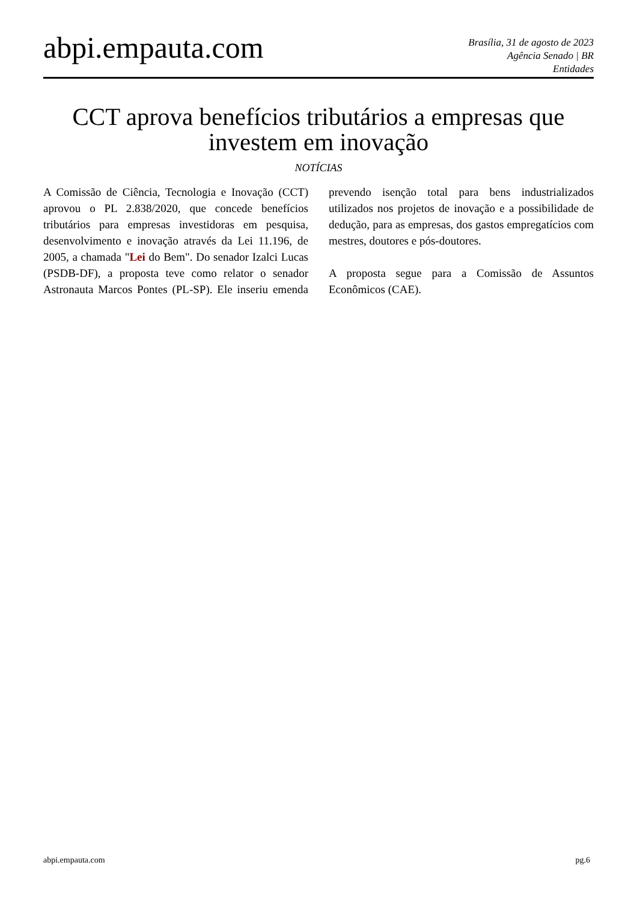abpi.empauta.com
Brasília, 31 de agosto de 2023
Agência Senado | BR
Entidades
CCT aprova benefícios tributários a empresas que investem em inovação
NOTÍCIAS
A Comissão de Ciência, Tecnologia e Inovação (CCT) aprovou o PL 2.838/2020, que concede benefícios tributários para empresas investidoras em pesquisa, desenvolvimento e inovação através da Lei 11.196, de 2005, a chamada "Lei do Bem". Do senador Izalci Lucas (PSDB-DF), a proposta teve como relator o senador Astronauta Marcos Pontes (PL-SP). Ele inseriu emenda prevendo isenção total para bens industrializados utilizados nos projetos de inovação e a possibilidade de dedução, para as empresas, dos gastos empregatícios com mestres, doutores e pós-doutores.
A proposta segue para a Comissão de Assuntos Econômicos (CAE).
abpi.empauta.com pg.6